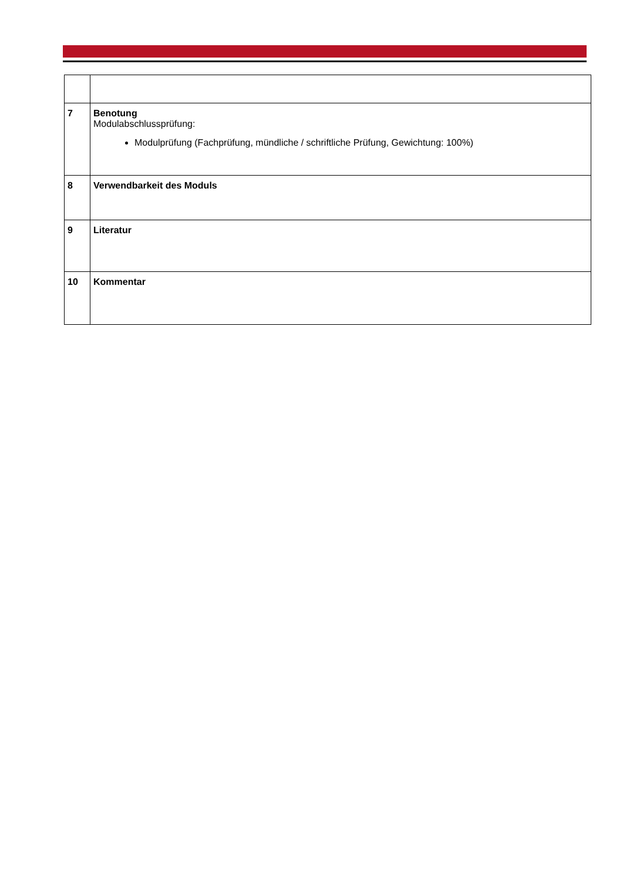| 7 | Benotung Modulabschlussprüfung: Modulprüfung (Fachprüfung, mündliche / schriftliche Prüfung, Gewichtung: 100%) |
| 8 | Verwendbarkeit des Moduls |
| 9 | Literatur |
| 10 | Kommentar |